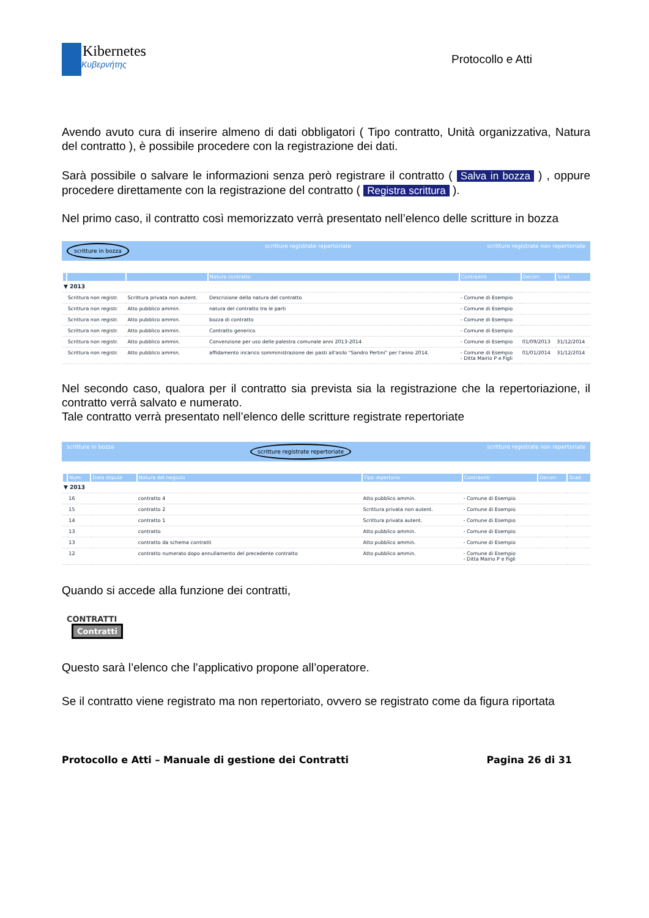Kibernetes
Κυβερνήτης
Protocollo e Atti
Avendo avuto cura di inserire almeno di dati obbligatori ( Tipo contratto, Unità organizzativa, Natura del contratto ), è possibile procedere con la registrazione dei dati.
Sarà possibile o salvare le informazioni senza però registrare il contratto ( Salva in bozza ) , oppure procedere direttamente con la registrazione del contratto ( Registra scrittura ).
Nel primo caso, il contratto così memorizzato verrà presentato nell’elenco delle scritture in bozza
scritture in bozza scritture registrate repertoriate scritture registrate non repertoriate
| | | | Natura contratto | Contraenti | Decorr. | Scad. |
| --- | --- | --- | --- | --- | --- | --- |
| ▼ 2013 | | | | | | |
| | Scrittura non registr. | Scrittura privata non autent. | Descrizione della natura del contratto | - Comune di Esempio | | |
| | Scrittura non registr. | Atto pubblico ammin. | natura del contratto tra le parti | - Comune di Esempio | | |
| | Scrittura non registr. | Atto pubblico ammin. | bozza di contratto | - Comune di Esempio | | |
| | Scrittura non registr. | Atto pubblico ammin. | Contratto generico | - Comune di Esempio | | |
| | Scrittura non registr. | Atto pubblico ammin. | Convenzione per uso delle palestra comunale anni 2013-2014 | - Comune di Esempio | 01/09/2013 | 31/12/2014 |
| | Scrittura non registr. | Atto pubblico ammin. | affidamento incarico somministrazione dei pasti all'asilo "Sandro Pertini" per l'anno 2014. | - Comune di Esempio - Ditta Mairio P e Figli | 01/01/2014 | 31/12/2014 |
Nel secondo caso, qualora per il contratto sia prevista sia la registrazione che la repertoriazione, il contratto verrà salvato e numerato.
Tale contratto verrà presentato nell’elenco delle scritture registrate repertoriate
scritture in bozza scritture registrate repertoriate scritture registrate non repertoriate
| | Num. | Data stipula | Natura del negozio | Tipo repertorio | Contraenti | Decorr. | Scad. |
| --- | --- | --- | --- | --- | --- | --- | --- |
| ▼ 2013 | | | | | | | |
| | 16 | | contratto 4 | Atto pubblico ammin. | - Comune di Esempio | | |
| | 15 | | contratto 2 | Scrittura privata non autent. | - Comune di Esempio | | |
| | 14 | | contratto 1 | Scrittura privata autent. | - Comune di Esempio | | |
| | 13 | | contratto | Atto pubblico ammin. | - Comune di Esempio | | |
| | 13 | | contratto da schema contratti | Atto pubblico ammin. | - Comune di Esempio | | |
| | 12 | | contratto numerato dopo annullamento del precedente contratto | Atto pubblico ammin. | - Comune di Esempio - Ditta Mairio P e Figli | | |
Quando si accede alla funzione dei contratti,
CONTRATTI
Contratti
Questo sarà l’elenco che l’applicativo propone all’operatore.
Se il contratto viene registrato ma non repertoriato, ovvero se registrato come da figura riportata
Protocollo e Atti – Manuale di gestione dei Contratti Pagina 26 di 31